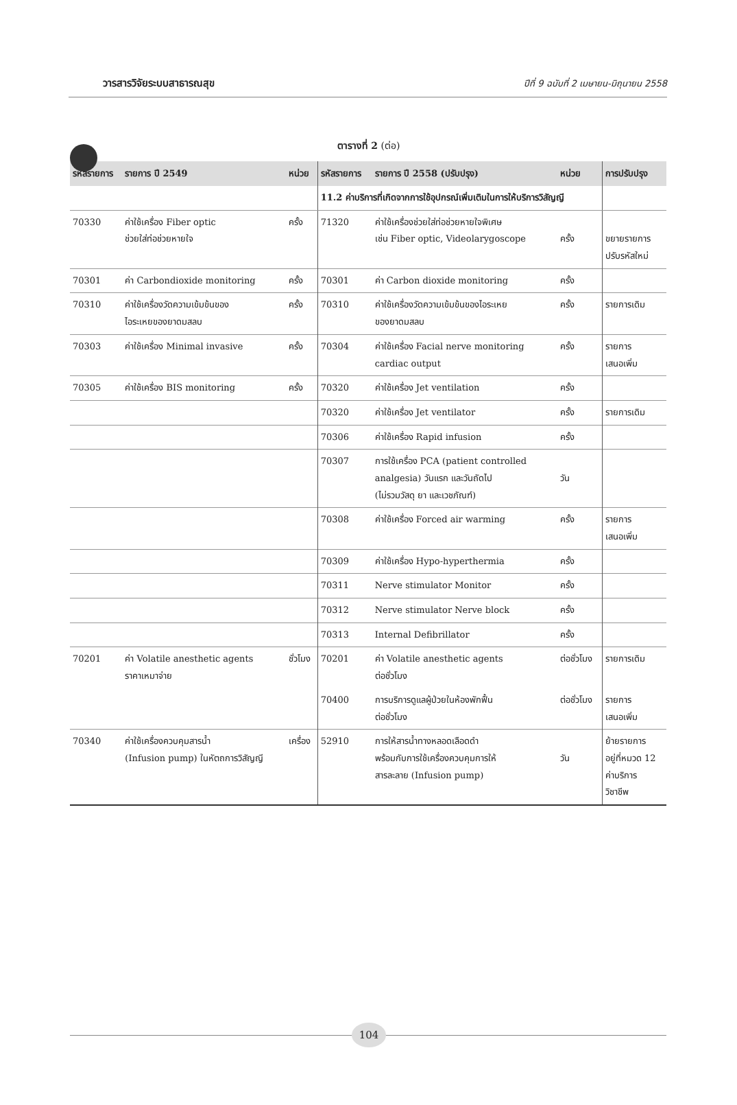วารสารวิจัยระบบสาธารณสุข ปีที่ 9 ฉบับที่ 2 เมษายน-มิถุนายน 2558
ตารางที่ 2 (ต่อ)
| รหัสรายการ | รายการ ปี 2549 | หน่วย | รหัสรายการ | รายการ ปี 2558 (ปรับปรุง) | หน่วย | การปรับปรุง |
| --- | --- | --- | --- | --- | --- | --- |
| | | | 11.2 ค่าบริการที่เกิดจากการใช้อุปกรณ์เพิ่มเติมในการให้บริการวิสัญญี | | | |
| 70330 | ค่าใช้เครื่อง Fiber optic ช่วยใส่ท่อช่วยหายใจ | ครั้ง | 71320 | ค่าใช้เครื่องช่วยใส่ท่อช่วยหายใจพิเศษ เช่น Fiber optic, Videolarygoscope | ครั้ง | ขยายรายการ ปรับรหัสใหม่ |
| 70301 | ค่า Carbondioxide monitoring | ครั้ง | 70301 | ค่า Carbon dioxide monitoring | ครั้ง | |
| 70310 | ค่าใช้เครื่องวัดความเข้มข้นของ ไอระเหยของยาดมสลบ | ครั้ง | 70310 | ค่าใช้เครื่องวัดความเข้มข้นของไอระเหย ของยาดมสลบ | ครั้ง | รายการเดิม |
| 70303 | ค่าใช้เครื่อง Minimal invasive | ครั้ง | 70304 | ค่าใช้เครื่อง Facial nerve monitoring cardiac output | ครั้ง | รายการ เสนอเพิ่ม |
| 70305 | ค่าใช้เครื่อง BIS monitoring | ครั้ง | 70320 | ค่าใช้เครื่อง Jet ventilation | ครั้ง | |
| | | | 70320 | ค่าใช้เครื่อง Jet ventilator | ครั้ง | รายการเดิม |
| | | | 70306 | ค่าใช้เครื่อง Rapid infusion | ครั้ง | |
| | | | 70307 | การใช้เครื่อง PCA (patient controlled analgesia) วันแรก และวันถัดไป (ไม่รวมวัสดุ ยา และเวชภัณฑ์) | วัน | |
| | | | 70308 | ค่าใช้เครื่อง Forced air warming | ครั้ง | รายการ เสนอเพิ่ม |
| | | | 70309 | ค่าใช้เครื่อง Hypo-hyperthermia | ครั้ง | |
| | | | 70311 | Nerve stimulator Monitor | ครั้ง | |
| | | | 70312 | Nerve stimulator Nerve block | ครั้ง | |
| | | | 70313 | Internal Defibrillator | ครั้ง | |
| 70201 | ค่า Volatile anesthetic agents ราคาเหมาจ่าย | ชั่วโมง | 70201 | ค่า Volatile anesthetic agents ต่อชั่วโมง | ต่อชั่วโมง | รายการเดิม |
| | | | 70400 | การบริการดูแลผู้ป่วยในห้องพักฟื้น ต่อชั่วโมง | ต่อชั่วโมง | รายการ เสนอเพิ่ม |
| 70340 | ค่าใช้เครื่องควบคุมสารน้ำ (Infusion pump) ในหัตถการวิสัญญี | เครื่อง | 52910 | การให้สารน้ำทางหลอดเลือดดำ พร้อมกับการใช้เครื่องควบคุมการให้ สารละลาย (Infusion pump) | วัน | ย้ายรายการ อยู่ที่หมวด 12 ค่าบริการ วิชาชีพ |
104